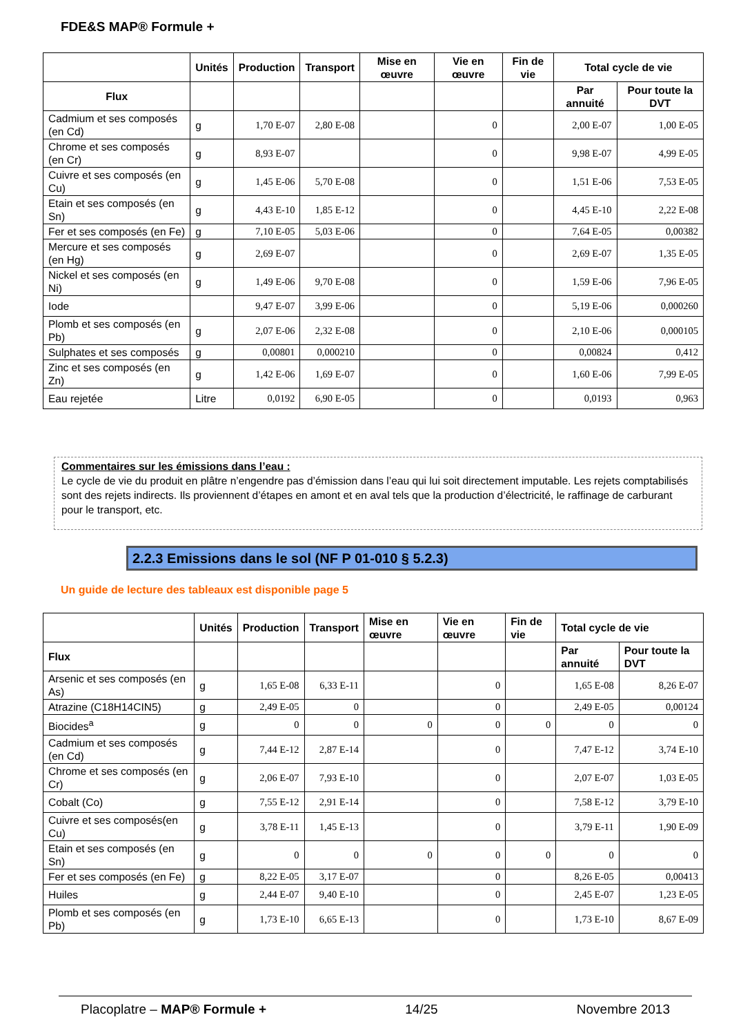FDE&S MAP® Formule +
| | Unités | Production | Transport | Mise en œuvre | Vie en œuvre | Fin de vie | Total cycle de vie | |
| --- | --- | --- | --- | --- | --- | --- | --- | --- |
| Flux | | | | | | | Par annuité | Pour toute la DVT |
| Cadmium et ses composés (en Cd) | g | 1,70 E-07 | 2,80 E-08 | | 0 | | 2,00 E-07 | 1,00 E-05 |
| Chrome et ses composés (en Cr) | g | 8,93 E-07 | | | 0 | | 9,98 E-07 | 4,99 E-05 |
| Cuivre et ses composés (en Cu) | g | 1,45 E-06 | 5,70 E-08 | | 0 | | 1,51 E-06 | 7,53 E-05 |
| Etain et ses composés (en Sn) | g | 4,43 E-10 | 1,85 E-12 | | 0 | | 4,45 E-10 | 2,22 E-08 |
| Fer et ses composés (en Fe) | g | 7,10 E-05 | 5,03 E-06 | | 0 | | 7,64 E-05 | 0,00382 |
| Mercure et ses composés (en Hg) | g | 2,69 E-07 | | | 0 | | 2,69 E-07 | 1,35 E-05 |
| Nickel et ses composés (en Ni) | g | 1,49 E-06 | 9,70 E-08 | | 0 | | 1,59 E-06 | 7,96 E-05 |
| Iode | | 9,47 E-07 | 3,99 E-06 | | 0 | | 5,19 E-06 | 0,000260 |
| Plomb et ses composés (en Pb) | g | 2,07 E-06 | 2,32 E-08 | | 0 | | 2,10 E-06 | 0,000105 |
| Sulphates et ses composés | g | 0,00801 | 0,000210 | | 0 | | 0,00824 | 0,412 |
| Zinc et ses composés (en Zn) | g | 1,42 E-06 | 1,69 E-07 | | 0 | | 1,60 E-06 | 7,99 E-05 |
| Eau rejetée | Litre | 0,0192 | 6,90 E-05 | | 0 | | 0,0193 | 0,963 |
Commentaires sur les émissions dans l’eau :
Le cycle de vie du produit en plâtre n’engendre pas d’émission dans l’eau qui lui soit directement imputable. Les rejets comptabilisés sont des rejets indirects. Ils proviennent d’étapes en amont et en aval tels que la production d’électricité, le raffinage de carburant pour le transport, etc.
2.2.3 Emissions dans le sol (NF P 01-010 § 5.2.3)
Un guide de lecture des tableaux est disponible page 5
| | Unités | Production | Transport | Mise en œuvre | Vie en œuvre | Fin de vie | Total cycle de vie | |
| --- | --- | --- | --- | --- | --- | --- | --- | --- |
| Flux | | | | | | | Par annuité | Pour toute la DVT |
| Arsenic et ses composés (en As) | g | 1,65 E-08 | 6,33 E-11 | | 0 | | 1,65 E-08 | 8,26 E-07 |
| Atrazine (C18H14CIN5) | g | 2,49 E-05 | 0 | | 0 | | 2,49 E-05 | 0,00124 |
| Biocides<sup>a</sup> | g | 0 | 0 | 0 | 0 | 0 | 0 | 0 |
| Cadmium et ses composés (en Cd) | g | 7,44 E-12 | 2,87 E-14 | | 0 | | 7,47 E-12 | 3,74 E-10 |
| Chrome et ses composés (en Cr) | g | 2,06 E-07 | 7,93 E-10 | | 0 | | 2,07 E-07 | 1,03 E-05 |
| Cobalt (Co) | g | 7,55 E-12 | 2,91 E-14 | | 0 | | 7,58 E-12 | 3,79 E-10 |
| Cuivre et ses composés(en Cu) | g | 3,78 E-11 | 1,45 E-13 | | 0 | | 3,79 E-11 | 1,90 E-09 |
| Etain et ses composés (en Sn) | g | 0 | 0 | 0 | 0 | 0 | 0 | 0 |
| Fer et ses composés (en Fe) | g | 8,22 E-05 | 3,17 E-07 | | 0 | | 8,26 E-05 | 0,00413 |
| Huiles | g | 2,44 E-07 | 9,40 E-10 | | 0 | | 2,45 E-07 | 1,23 E-05 |
| Plomb et ses composés (en Pb) | g | 1,73 E-10 | 6,65 E-13 | | 0 | | 1,73 E-10 | 8,67 E-09 |
Placoplatre – MAP® Formule + 14/25 Novembre 2013